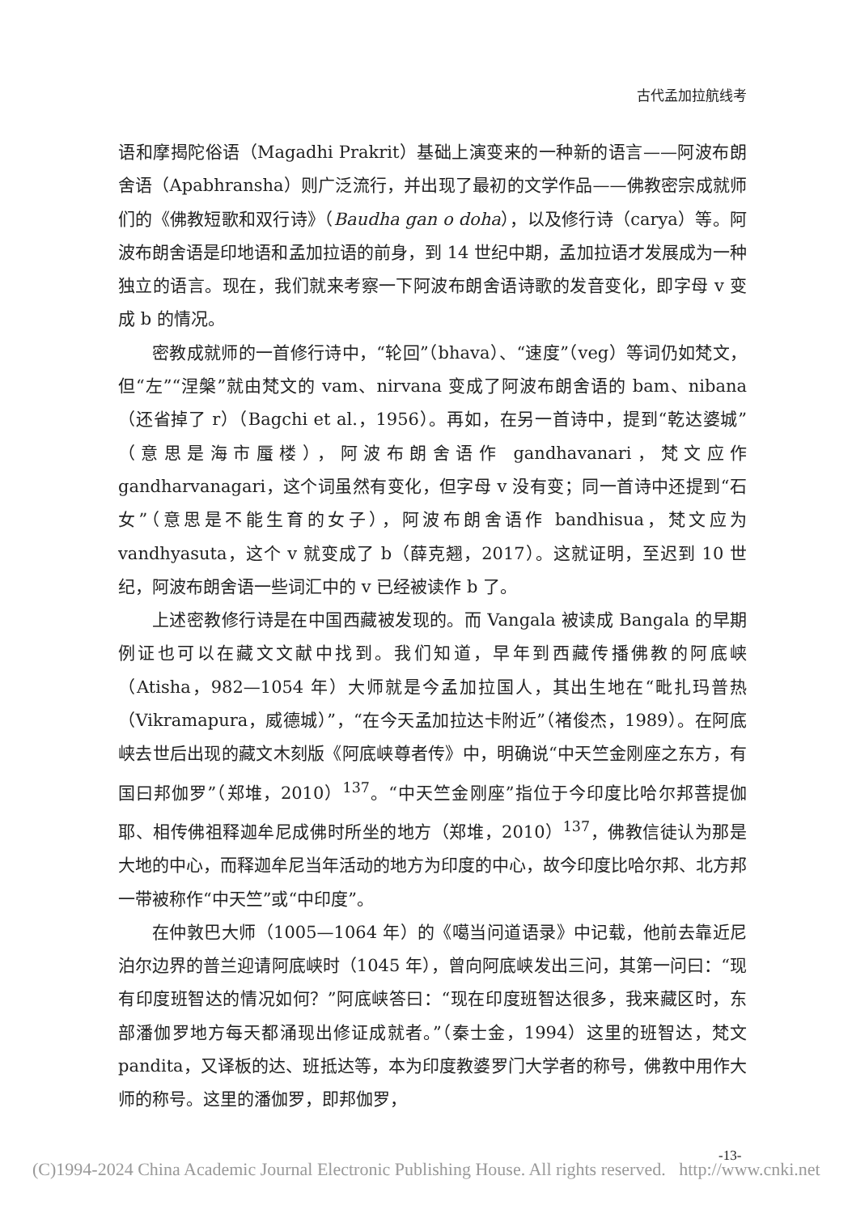古代孟加拉航线考
语和摩揭陀俗语（Magadhi Prakrit）基础上演变来的一种新的语言——阿波布朗舍语（Apabhransha）则广泛流行，并出现了最初的文学作品——佛教密宗成就师们的《佛教短歌和双行诗》（Baudha gan o doha），以及修行诗（carya）等。阿波布朗舍语是印地语和孟加拉语的前身，到 14 世纪中期，孟加拉语才发展成为一种独立的语言。现在，我们就来考察一下阿波布朗舍语诗歌的发音变化，即字母 v 变成 b 的情况。
密教成就师的一首修行诗中，“轮回”（bhava）、“速度”（veg）等词仍如梵文，但“左”“涅槃”就由梵文的 vam、nirvana 变成了阿波布朗舍语的 bam、nibana（还省掉了 r）（Bagchi et al.，1956）。再如，在另一首诗中，提到“乾达婆城”（意思是海市蜃楼），阿波布朗舍语作 gandhavanari，梵文应作 gandharvanagari，这个词虽然有变化，但字母 v 没有变；同一首诗中还提到“石女”（意思是不能生育的女子），阿波布朗舍语作 bandhisua，梵文应为 vandhyasuta，这个 v 就变成了 b（薛克翘，2017）。这就证明，至迟到 10 世纪，阿波布朗舍语一些词汇中的 v 已经被读作 b 了。
上述密教修行诗是在中国西藏被发现的。而 Vangala 被读成 Bangala 的早期例证也可以在藏文文献中找到。我们知道，早年到西藏传播佛教的阿底峡（Atisha，982—1054 年）大师就是今孟加拉国人，其出生地在“毗扎玛普热（Vikramapura，威德城）”，“在今天孟加拉达卡附近”（褚俊杰，1989）。在阿底峡去世后出现的藏文木刻版《阿底峡尊者传》中，明确说“中天竺金刚座之东方，有国曰邦伽罗”（郑堆，2010）<sup>137</sup>。“中天竺金刚座”指位于今印度比哈尔邦菩提伽耶、相传佛祖释迦牟尼成佛时所坐的地方（郑堆，2010）<sup>137</sup>，佛教信徒认为那是大地的中心，而释迦牟尼当年活动的地方为印度的中心，故今印度比哈尔邦、北方邦一带被称作“中天竺”或“中印度”。
在仲敦巴大师（1005—1064 年）的《噶当问道语录》中记载，他前去靠近尼泊尔边界的普兰迎请阿底峡时（1045 年），曾向阿底峡发出三问，其第一问曰：“现有印度班智达的情况如何？”阿底峡答曰：“现在印度班智达很多，我来藏区时，东部潘伽罗地方每天都涌现出修证成就者。”（秦士金，1994）这里的班智达，梵文 pandita，又译板的达、班抵达等，本为印度教婆罗门大学者的称号，佛教中用作大师的称号。这里的潘伽罗，即邦伽罗，
-13-
(C)1994-2024 China Academic Journal Electronic Publishing House. All rights reserved. http://www.cnki.net